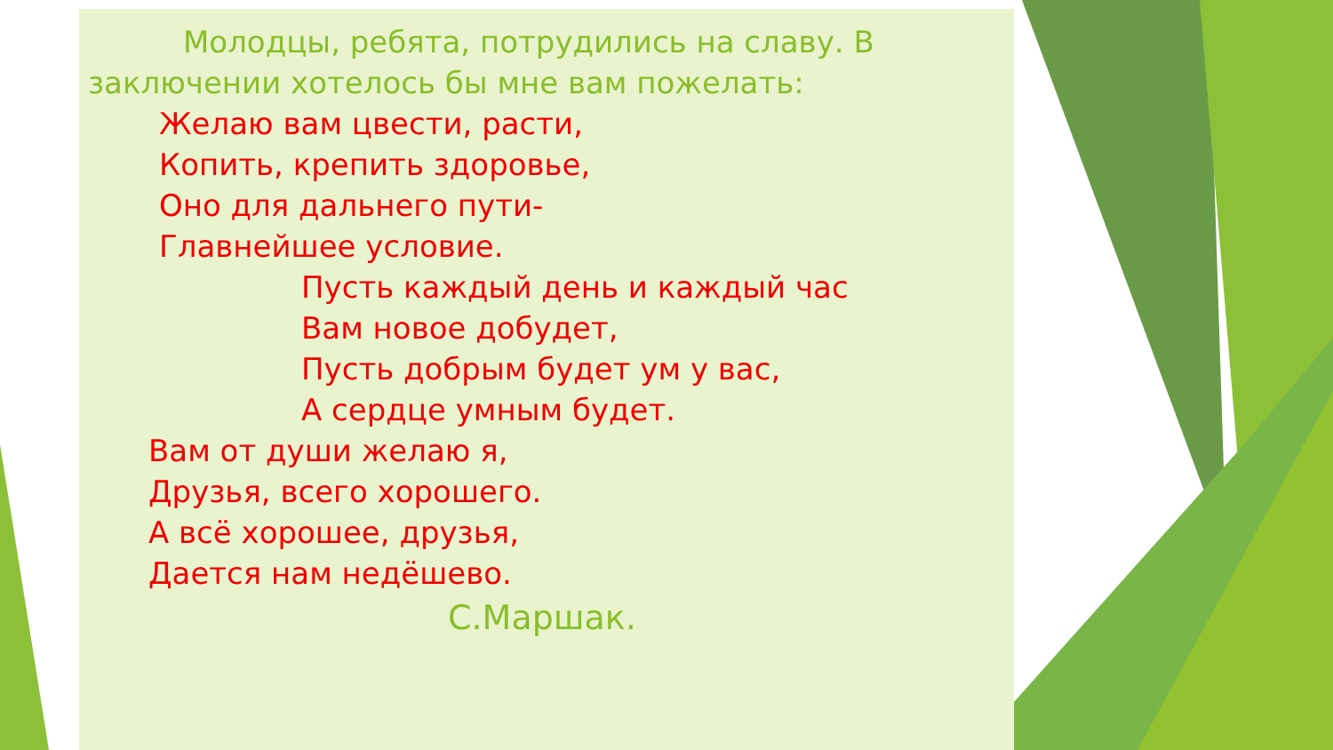Молодцы, ребята, потрудились на славу. В заключении хотелось бы мне вам пожелать:
Желаю вам цвести, расти,
Копить, крепить здоровье,
Оно для дальнего пути-
Главнейшее условие.
Пусть каждый день и каждый час
Вам новое добудет,
Пусть добрым будет ум у вас,
А сердце умным будет.
Вам от души желаю я,
Друзья, всего хорошего.
А всё хорошее, друзья,
Дается нам недёшево.
С.Маршак.